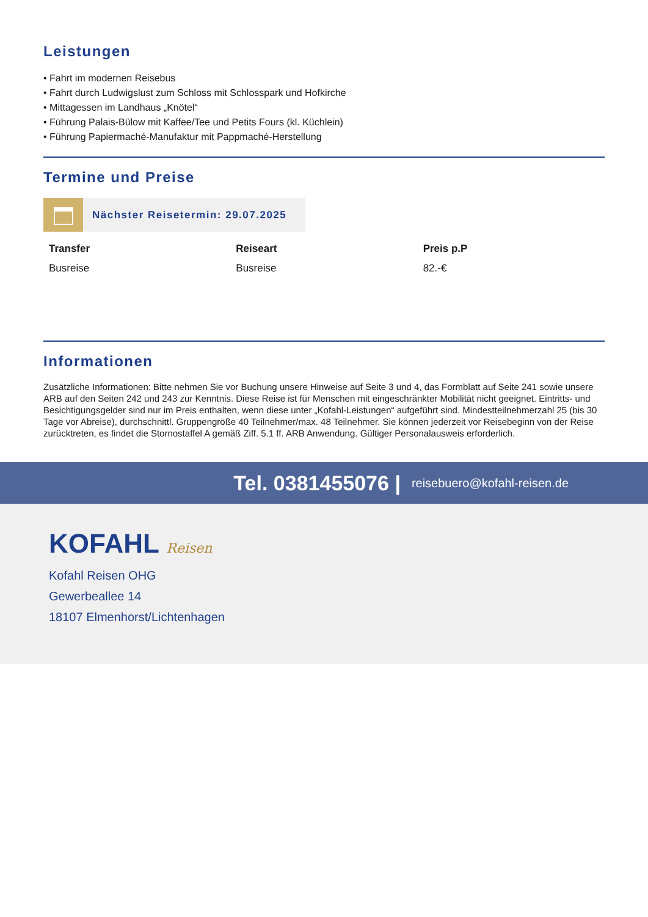Leistungen
• Fahrt im modernen Reisebus
• Fahrt durch Ludwigslust zum Schloss mit Schlosspark und Hofkirche
• Mittagessen im Landhaus „Knötel“
• Führung Palais-Bülow mit Kaffee/Tee und Petits Fours (kl. Küchlein)
• Führung Papiermaché-Manufaktur mit Pappmaché-Herstellung
Termine und Preise
Nächster Reisetermin: 29.07.2025
| Transfer | Reiseart | Preis p.P |
| --- | --- | --- |
| Busreise | Busreise | 82.-€ |
Informationen
Zusätzliche Informationen: Bitte nehmen Sie vor Buchung unsere Hinweise auf Seite 3 und 4, das Formblatt auf Seite 241 sowie unsere ARB auf den Seiten 242 und 243 zur Kenntnis. Diese Reise ist für Menschen mit eingeschränkter Mobilität nicht geeignet. Eintritts- und Besichtigungsgelder sind nur im Preis enthalten, wenn diese unter „Kofahl-Leistungen“ aufgeführt sind. Mindestteilnehmerzahl 25 (bis 30 Tage vor Abreise), durchschnittl. Gruppengröße 40 Teilnehmer/max. 48 Teilnehmer. Sie können jederzeit vor Reisebeginn von der Reise zurücktreten, es findet die Stornostaffel A gemäß Ziff. 5.1 ff. ARB Anwendung. Gültiger Personalausweis erforderlich.
Tel. 0381455076 | reisebuero@kofahl-reisen.de
KOFAHL Reisen
Kofahl Reisen OHG
Gewerbeallee 14
18107 Elmenhorst/Lichtenhagen